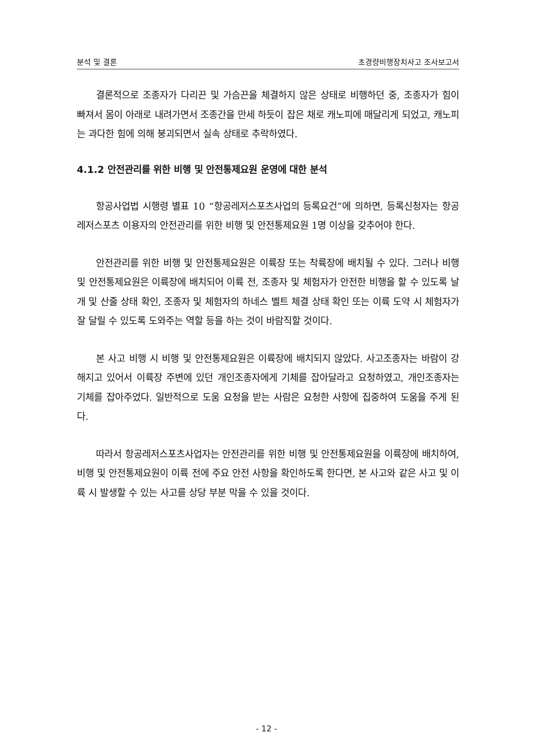분석 및 결론 초경량비행장치사고 조사보고서
결론적으로 조종자가 다리끈 및 가슴끈을 체결하지 않은 상태로 비행하던 중, 조종자가 힘이 빠져서 몸이 아래로 내려가면서 조종간을 만세 하듯이 잡은 채로 캐노피에 매달리게 되었고, 캐노피는 과다한 힘에 의해 붕괴되면서 실속 상태로 추락하였다.
4.1.2 안전관리를 위한 비행 및 안전통제요원 운영에 대한 분석
항공사업법 시행령 별표 10 “항공레저스포츠사업의 등록요건”에 의하면, 등록신청자는 항공레저스포츠 이용자의 안전관리를 위한 비행 및 안전통제요원 1명 이상을 갖추어야 한다.
안전관리를 위한 비행 및 안전통제요원은 이륙장 또는 착륙장에 배치될 수 있다. 그러나 비행 및 안전통제요원은 이륙장에 배치되어 이륙 전, 조종자 및 체험자가 안전한 비행을 할 수 있도록 날개 및 산줄 상태 확인, 조종자 및 체험자의 하네스 벨트 체결 상태 확인 또는 이륙 도약 시 체험자가 잘 달릴 수 있도록 도와주는 역할 등을 하는 것이 바람직할 것이다.
본 사고 비행 시 비행 및 안전통제요원은 이륙장에 배치되지 않았다. 사고조종자는 바람이 강해지고 있어서 이륙장 주변에 있던 개인조종자에게 기체를 잡아달라고 요청하였고, 개인조종자는 기체를 잡아주었다. 일반적으로 도움 요청을 받는 사람은 요청한 사항에 집중하여 도움을 주게 된다.
따라서 항공레저스포츠사업자는 안전관리를 위한 비행 및 안전통제요원을 이륙장에 배치하여, 비행 및 안전통제요원이 이륙 전에 주요 안전 사항을 확인하도록 한다면, 본 사고와 같은 사고 및 이륙 시 발생할 수 있는 사고를 상당 부분 막을 수 있을 것이다.
- 12 -